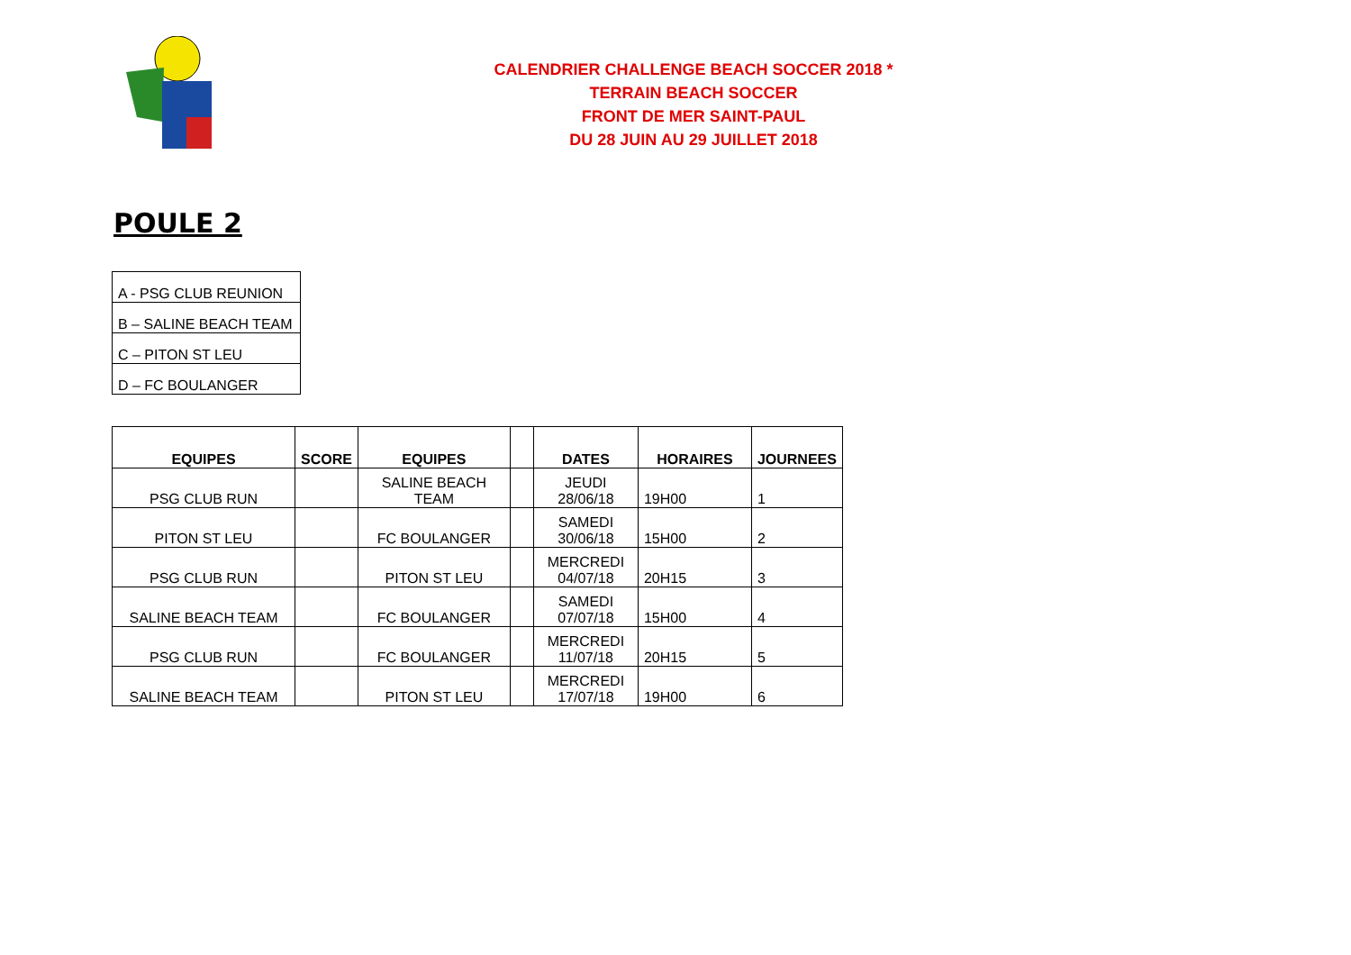CALENDRIER CHALLENGE BEACH SOCCER 2018 *
TERRAIN BEACH SOCCER
FRONT DE MER SAINT-PAUL
DU 28 JUIN AU 29 JUILLET 2018
POULE 2
| A - PSG CLUB REUNION |
| B – SALINE BEACH TEAM |
| C – PITON ST LEU |
| D – FC BOULANGER |
| EQUIPES | SCORE | EQUIPES | | DATES | HORAIRES | JOURNEES |
| --- | --- | --- | --- | --- | --- | --- |
| PSG CLUB RUN | | SALINE BEACH TEAM | | JEUDI 28/06/18 | 19H00 | 1 |
| PITON ST LEU | | FC BOULANGER | | SAMEDI 30/06/18 | 15H00 | 2 |
| PSG CLUB RUN | | PITON ST LEU | | MERCREDI 04/07/18 | 20H15 | 3 |
| SALINE BEACH TEAM | | FC BOULANGER | | SAMEDI 07/07/18 | 15H00 | 4 |
| PSG CLUB RUN | | FC BOULANGER | | MERCREDI 11/07/18 | 20H15 | 5 |
| SALINE BEACH TEAM | | PITON ST LEU | | MERCREDI 17/07/18 | 19H00 | 6 |